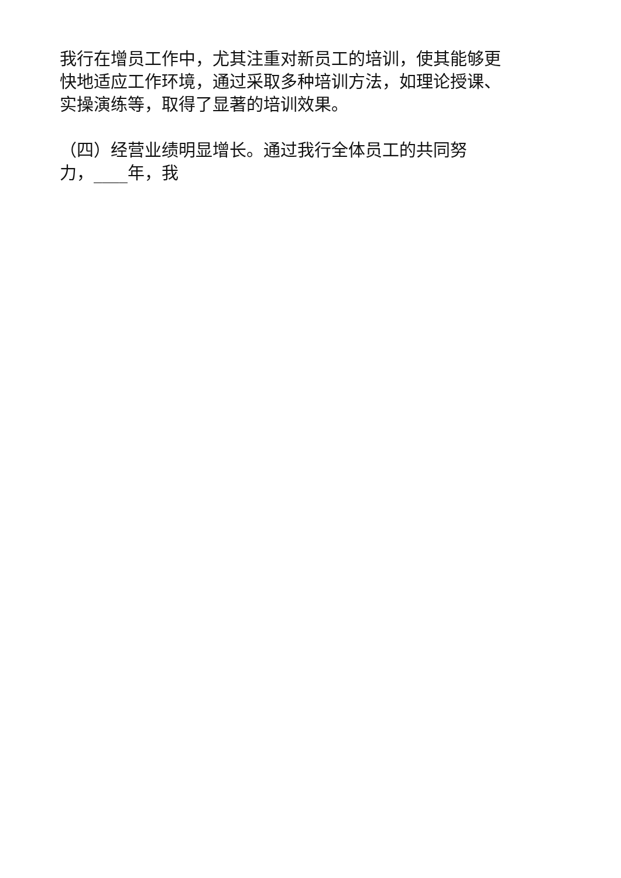我行在增员工作中，尤其注重对新员工的培训，使其能够更
快地适应工作环境，通过采取多种培训方法，如理论授课、
实操演练等，取得了显著的培训效果。
（四）经营业绩明显增长。通过我行全体员工的共同努
力，____年，我